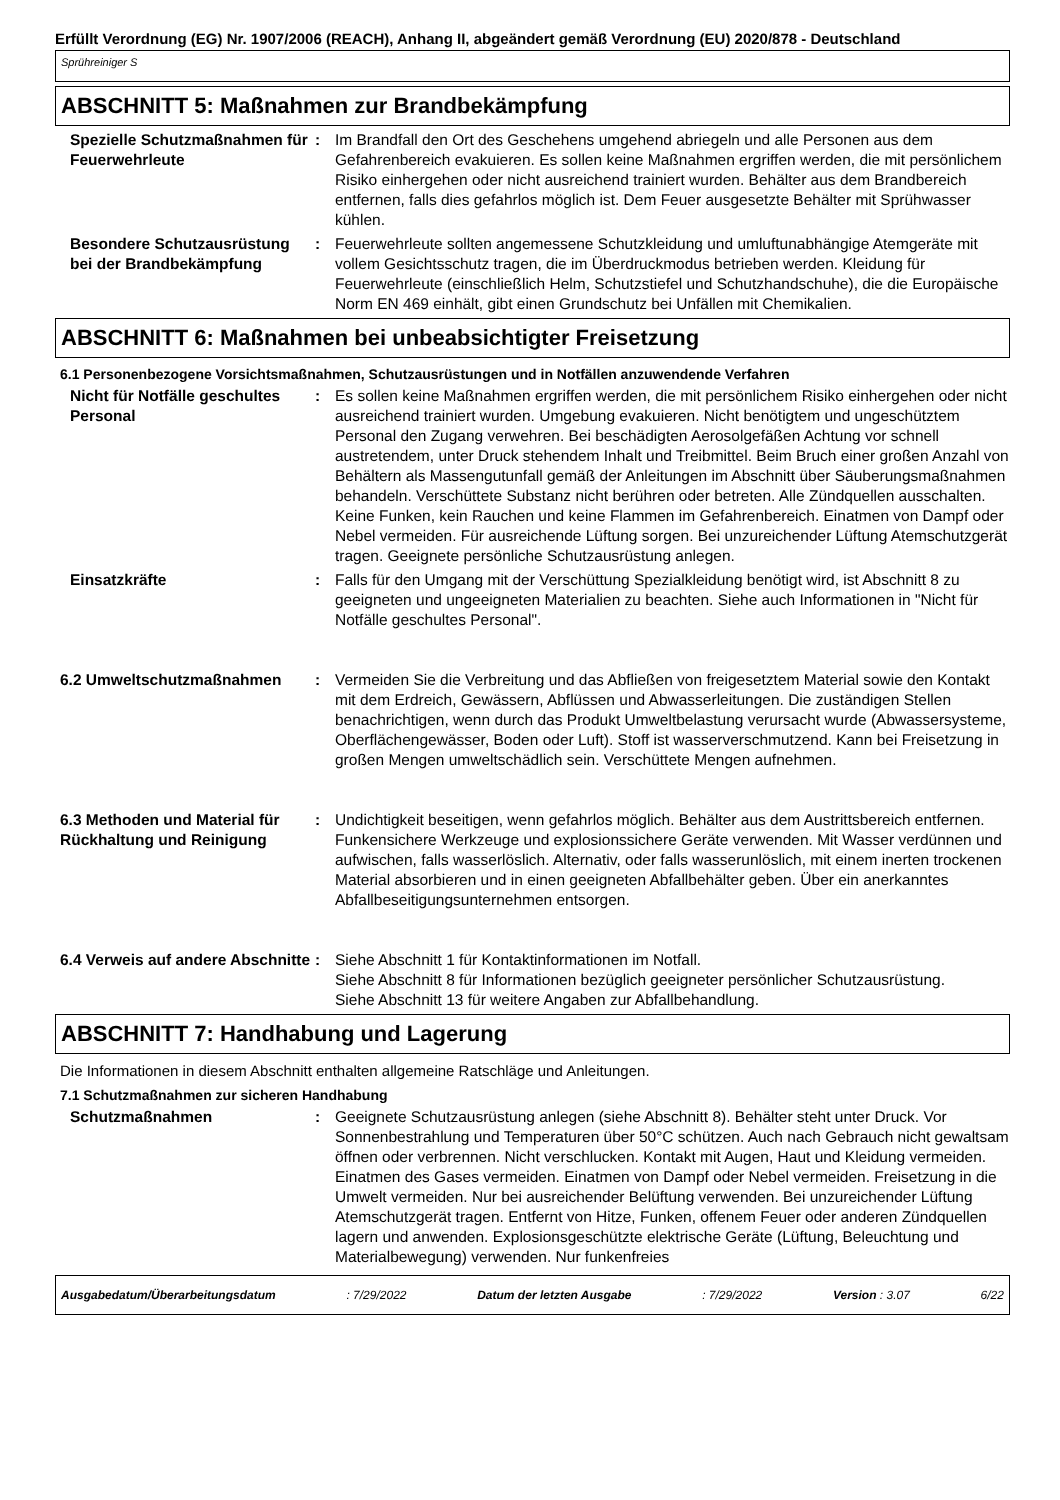Erfüllt Verordnung (EG) Nr. 1907/2006 (REACH), Anhang II, abgeändert gemäß Verordnung (EU) 2020/878 - Deutschland
Sprühreiniger S
ABSCHNITT 5: Maßnahmen zur Brandbekämpfung
Spezielle Schutzmaßnahmen für Feuerwehrleute
: Im Brandfall den Ort des Geschehens umgehend abriegeln und alle Personen aus dem Gefahrenbereich evakuieren. Es sollen keine Maßnahmen ergriffen werden, die mit persönlichem Risiko einhergehen oder nicht ausreichend trainiert wurden. Behälter aus dem Brandbereich entfernen, falls dies gefahrlos möglich ist. Dem Feuer ausgesetzte Behälter mit Sprühwasser kühlen.
Besondere Schutzausrüstung bei der Brandbekämpfung
: Feuerwehrleute sollten angemessene Schutzkleidung und umluftunabhängige Atemgeräte mit vollem Gesichtsschutz tragen, die im Überdruckmodus betrieben werden. Kleidung für Feuerwehrleute (einschließlich Helm, Schutzstiefel und Schutzhandschuhe), die die Europäische Norm EN 469 einhält, gibt einen Grundschutz bei Unfällen mit Chemikalien.
ABSCHNITT 6: Maßnahmen bei unbeabsichtigter Freisetzung
6.1 Personenbezogene Vorsichtsmaßnahmen, Schutzausrüstungen und in Notfällen anzuwendende Verfahren
Nicht für Notfälle geschultes Personal
: Es sollen keine Maßnahmen ergriffen werden, die mit persönlichem Risiko einhergehen oder nicht ausreichend trainiert wurden. Umgebung evakuieren. Nicht benötigtem und ungeschütztem Personal den Zugang verwehren. Bei beschädigten Aerosolgefäßen Achtung vor schnell austretendem, unter Druck stehendem Inhalt und Treibmittel. Beim Bruch einer großen Anzahl von Behältern als Massengutunfall gemäß der Anleitungen im Abschnitt über Säuberungsmaßnahmen behandeln. Verschüttete Substanz nicht berühren oder betreten. Alle Zündquellen ausschalten. Keine Funken, kein Rauchen und keine Flammen im Gefahrenbereich. Einatmen von Dampf oder Nebel vermeiden. Für ausreichende Lüftung sorgen. Bei unzureichender Lüftung Atemschutzgerät tragen. Geeignete persönliche Schutzausrüstung anlegen.
Einsatzkräfte : Falls für den Umgang mit der Verschüttung Spezialkleidung benötigt wird, ist Abschnitt 8 zu geeigneten und ungeeigneten Materialien zu beachten. Siehe auch Informationen in "Nicht für Notfälle geschultes Personal".
6.2 Umweltschutzmaßnahmen : Vermeiden Sie die Verbreitung und das Abfließen von freigesetztem Material sowie den Kontakt mit dem Erdreich, Gewässern, Abflüssen und Abwasserleitungen. Die zuständigen Stellen benachrichtigen, wenn durch das Produkt Umweltbelastung verursacht wurde (Abwassersysteme, Oberflächengewässer, Boden oder Luft). Stoff ist wasserverschmutzend. Kann bei Freisetzung in großen Mengen umweltschädlich sein. Verschüttete Mengen aufnehmen.
6.3 Methoden und Material für Rückhaltung und Reinigung
: Undichtigkeit beseitigen, wenn gefahrlos möglich. Behälter aus dem Austrittsbereich entfernen. Funkensichere Werkzeuge und explosionssichere Geräte verwenden. Mit Wasser verdünnen und aufwischen, falls wasserlöslich. Alternativ, oder falls wasserunlöslich, mit einem inerten trockenen Material absorbieren und in einen geeigneten Abfallbehälter geben. Über ein anerkanntes Abfallbeseitigungsunternehmen entsorgen.
6.4 Verweis auf andere Abschnitte
: Siehe Abschnitt 1 für Kontaktinformationen im Notfall.
Siehe Abschnitt 8 für Informationen bezüglich geeigneter persönlicher Schutzausrüstung.
Siehe Abschnitt 13 für weitere Angaben zur Abfallbehandlung.
ABSCHNITT 7: Handhabung und Lagerung
Die Informationen in diesem Abschnitt enthalten allgemeine Ratschläge und Anleitungen.
7.1 Schutzmaßnahmen zur sicheren Handhabung
Schutzmaßnahmen : Geeignete Schutzausrüstung anlegen (siehe Abschnitt 8). Behälter steht unter Druck. Vor Sonnenbestrahlung und Temperaturen über 50°C schützen. Auch nach Gebrauch nicht gewaltsam öffnen oder verbrennen. Nicht verschlucken. Kontakt mit Augen, Haut und Kleidung vermeiden. Einatmen des Gases vermeiden. Einatmen von Dampf oder Nebel vermeiden. Freisetzung in die Umwelt vermeiden. Nur bei ausreichender Belüftung verwenden. Bei unzureichender Lüftung Atemschutzgerät tragen. Entfernt von Hitze, Funken, offenem Feuer oder anderen Zündquellen lagern und anwenden. Explosionsgeschützte elektrische Geräte (Lüftung, Beleuchtung und Materialbewegung) verwenden. Nur funkenfreies
Ausgabedatum/Überarbeitungsdatum : 7/29/2022 Datum der letzten Ausgabe : 7/29/2022 Version : 3.07 6/22